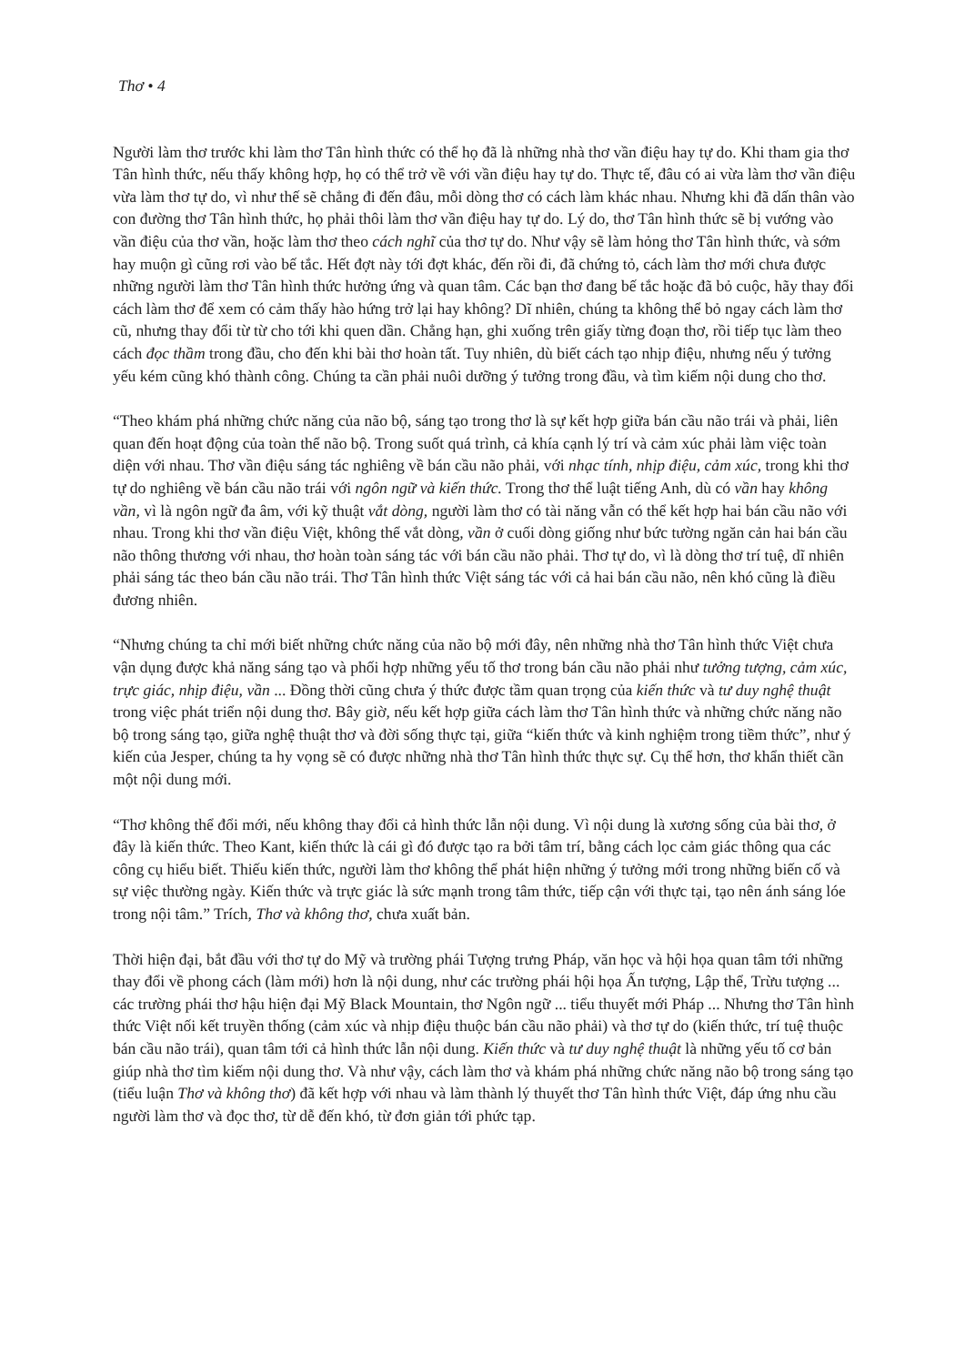Thơ • 4
Người làm thơ trước khi làm thơ Tân hình thức có thể họ đã là những nhà thơ vần điệu hay tự do. Khi tham gia thơ Tân hình thức, nếu thấy không hợp, họ có thể trở về với vần điệu hay tự do. Thực tế, đâu có ai vừa làm thơ vần điệu vừa làm thơ tự do, vì như thế sẽ chẳng đi đến đâu, mỗi dòng thơ có cách làm khác nhau. Nhưng khi đã dấn thân vào con đường thơ Tân hình thức, họ phải thôi làm thơ vần điệu hay tự do. Lý do, thơ Tân hình thức sẽ bị vướng vào vần điệu của thơ vần, hoặc làm thơ theo cách nghĩ của thơ tự do. Như vậy sẽ làm hỏng thơ Tân hình thức, và sớm hay muộn gì cũng rơi vào bế tắc. Hết đợt này tới đợt khác, đến rồi đi, đã chứng tỏ, cách làm thơ mới chưa được những người làm thơ Tân hình thức hưởng ứng và quan tâm. Các bạn thơ đang bế tắc hoặc đã bỏ cuộc, hãy thay đổi cách làm thơ để xem có cảm thấy hào hứng trở lại hay không? Dĩ nhiên, chúng ta không thể bỏ ngay cách làm thơ cũ, nhưng thay đổi từ từ cho tới khi quen dần. Chẳng hạn, ghi xuống trên giấy từng đoạn thơ, rồi tiếp tục làm theo cách đọc thầm trong đầu, cho đến khi bài thơ hoàn tất. Tuy nhiên, dù biết cách tạo nhịp điệu, nhưng nếu ý tưởng yếu kém cũng khó thành công. Chúng ta cần phải nuôi dưỡng ý tưởng trong đầu, và tìm kiếm nội dung cho thơ.
“Theo khám phá những chức năng của não bộ, sáng tạo trong thơ là sự kết hợp giữa bán cầu não trái và phải, liên quan đến hoạt động của toàn thể não bộ. Trong suốt quá trình, cả khía cạnh lý trí và cảm xúc phải làm việc toàn diện với nhau. Thơ vần điệu sáng tác nghiêng về bán cầu não phải, với nhạc tính, nhịp điệu, cảm xúc, trong khi thơ tự do nghiêng về bán cầu não trái với ngôn ngữ và kiến thức. Trong thơ thể luật tiếng Anh, dù có vần hay không vần, vì là ngôn ngữ đa âm, với kỹ thuật vắt dòng, người làm thơ có tài năng vẫn có thể kết hợp hai bán cầu não với nhau. Trong khi thơ vần điệu Việt, không thể vắt dòng, vần ở cuối dòng giống như bức tường ngăn cản hai bán cầu não thông thương với nhau, thơ hoàn toàn sáng tác với bán cầu não phải. Thơ tự do, vì là dòng thơ trí tuệ, dĩ nhiên phải sáng tác theo bán cầu não trái. Thơ Tân hình thức Việt sáng tác với cả hai bán cầu não, nên khó cũng là điều đương nhiên.
“Nhưng chúng ta chỉ mới biết những chức năng của não bộ mới đây, nên những nhà thơ Tân hình thức Việt chưa vận dụng được khả năng sáng tạo và phối hợp những yếu tố thơ trong bán cầu não phải như tưởng tượng, cảm xúc, trực giác, nhịp điệu, vần ... Đồng thời cũng chưa ý thức được tầm quan trọng của kiến thức và tư duy nghệ thuật trong việc phát triển nội dung thơ. Bây giờ, nếu kết hợp giữa cách làm thơ Tân hình thức và những chức năng não bộ trong sáng tạo, giữa nghệ thuật thơ và đời sống thực tại, giữa “kiến thức và kinh nghiệm trong tiềm thức”, như ý kiến của Jesper, chúng ta hy vọng sẽ có được những nhà thơ Tân hình thức thực sự. Cụ thể hơn, thơ khẩn thiết cần một nội dung mới.
“Thơ không thể đổi mới, nếu không thay đổi cả hình thức lẫn nội dung. Vì nội dung là xương sống của bài thơ, ở đây là kiến thức. Theo Kant, kiến thức là cái gì đó được tạo ra bởi tâm trí, bằng cách lọc cảm giác thông qua các công cụ hiểu biết. Thiếu kiến thức, người làm thơ không thể phát hiện những ý tưởng mới trong những biến cố và sự việc thường ngày. Kiến thức và trực giác là sức mạnh trong tâm thức, tiếp cận với thực tại, tạo nên ánh sáng lóe trong nội tâm.” Trích, Thơ và không thơ, chưa xuất bản.
Thời hiện đại, bắt đầu với thơ tự do Mỹ và trường phái Tượng trưng Pháp, văn học và hội họa quan tâm tới những thay đổi về phong cách (làm mới) hơn là nội dung, như các trường phái hội họa Ấn tượng, Lập thể, Trừu tượng ... các trường phái thơ hậu hiện đại Mỹ Black Mountain, thơ Ngôn ngữ ... tiểu thuyết mới Pháp ... Nhưng thơ Tân hình thức Việt nối kết truyền thống (cảm xúc và nhịp điệu thuộc bán cầu não phải) và thơ tự do (kiến thức, trí tuệ thuộc bán cầu não trái), quan tâm tới cả hình thức lẫn nội dung. Kiến thức và tư duy nghệ thuật là những yếu tố cơ bản giúp nhà thơ tìm kiếm nội dung thơ. Và như vậy, cách làm thơ và khám phá những chức năng não bộ trong sáng tạo (tiểu luận Thơ và không thơ) đã kết hợp với nhau và làm thành lý thuyết thơ Tân hình thức Việt, đáp ứng nhu cầu người làm thơ và đọc thơ, từ dễ đến khó, từ đơn giản tới phức tạp.